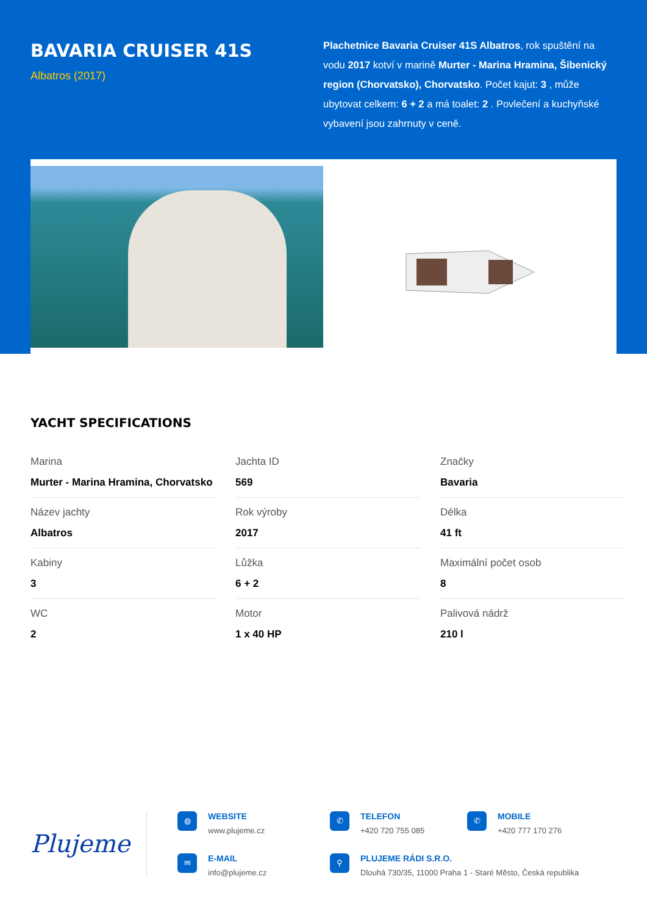BAVARIA CRUISER 41S
Albatros (2017)
Plachetnice Bavaria Cruiser 41S Albatros, rok spuštění na vodu 2017 kotví v marině Murter - Marina Hramina, Šibenický region (Chorvatsko), Chorvatsko. Počet kajut: 3 , může ubytovat celkem: 6 + 2 a má toalet: 2 . Povlečení a kuchyňské vybavení jsou zahrnuty v ceně.
YACHT SPECIFICATIONS
| Marina Murter - Marina Hramina, Chorvatsko | Jachta ID 569 | Značky Bavaria |
| Název jachty Albatros | Rok výroby 2017 | Délka 41 ft |
| Kabiny 3 | Lůžka 6 + 2 | Maximální počet osob 8 |
| WC 2 | Motor 1 x 40 HP | Palivová nádrž 210 l |
Plujeme
◍
WEBSITE
www.plujeme.cz
✆
TELEFON
+420 720 755 085
✆
MOBILE
+420 777 170 276
✉
E-MAIL
info@plujeme.cz
⚲
PLUJEME RÁDI S.R.O.
Dlouhá 730/35, 11000 Praha 1 - Staré Město, Česká republika